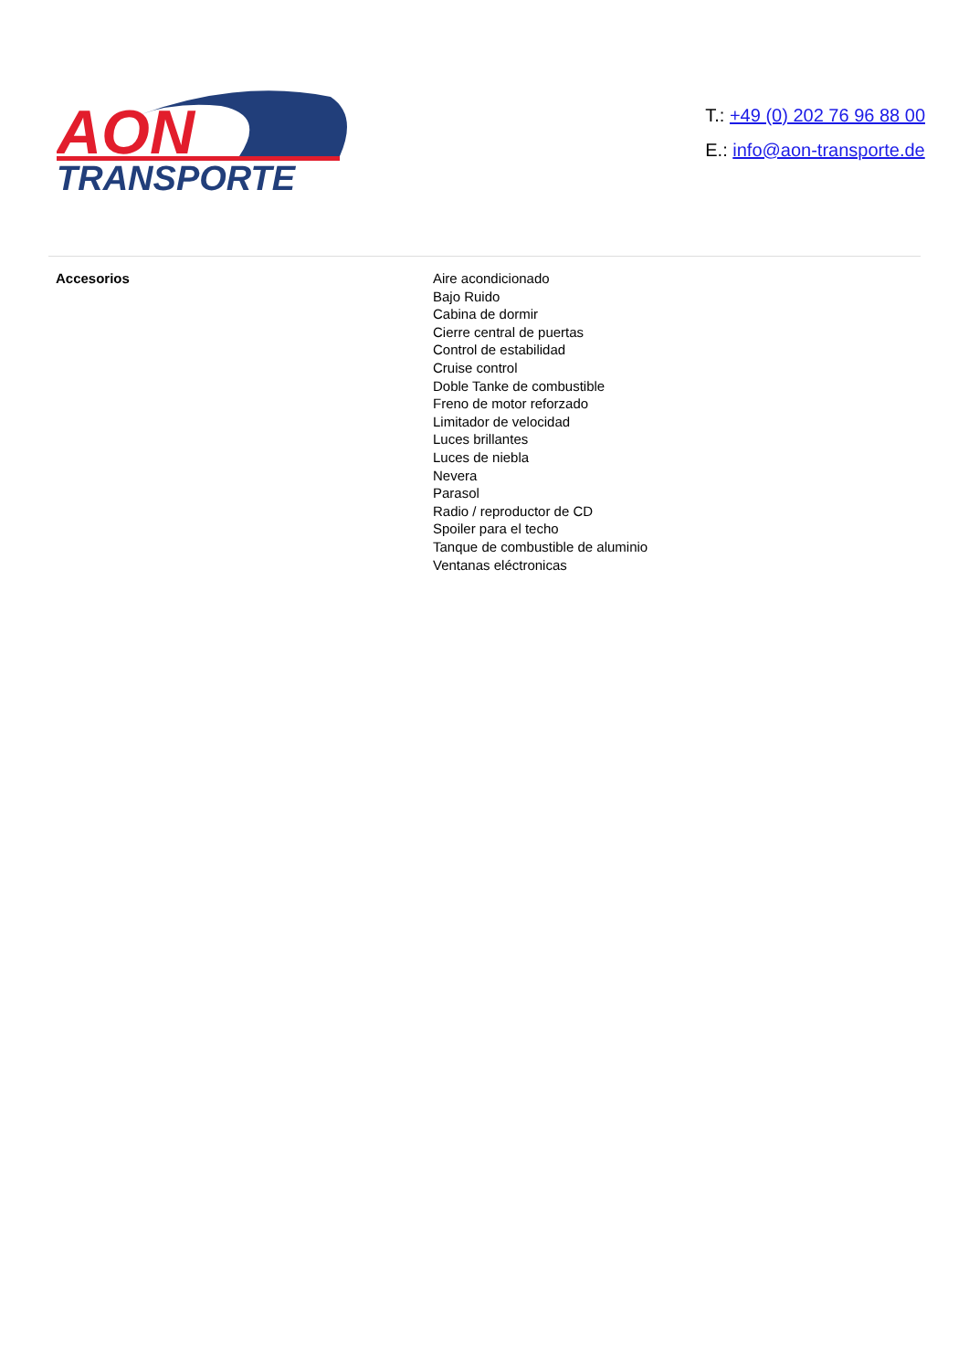AON
TRANSPORTE
T.: +49 (0) 202 76 96 88 00
E.: info@aon-transporte.de
| Accesorios | Aire acondicionado Bajo Ruido Cabina de dormir Cierre central de puertas Control de estabilidad Cruise control Doble Tanke de combustible Freno de motor reforzado Limitador de velocidad Luces brillantes Luces de niebla Nevera Parasol Radio / reproductor de CD Spoiler para el techo Tanque de combustible de aluminio Ventanas eléctronicas |